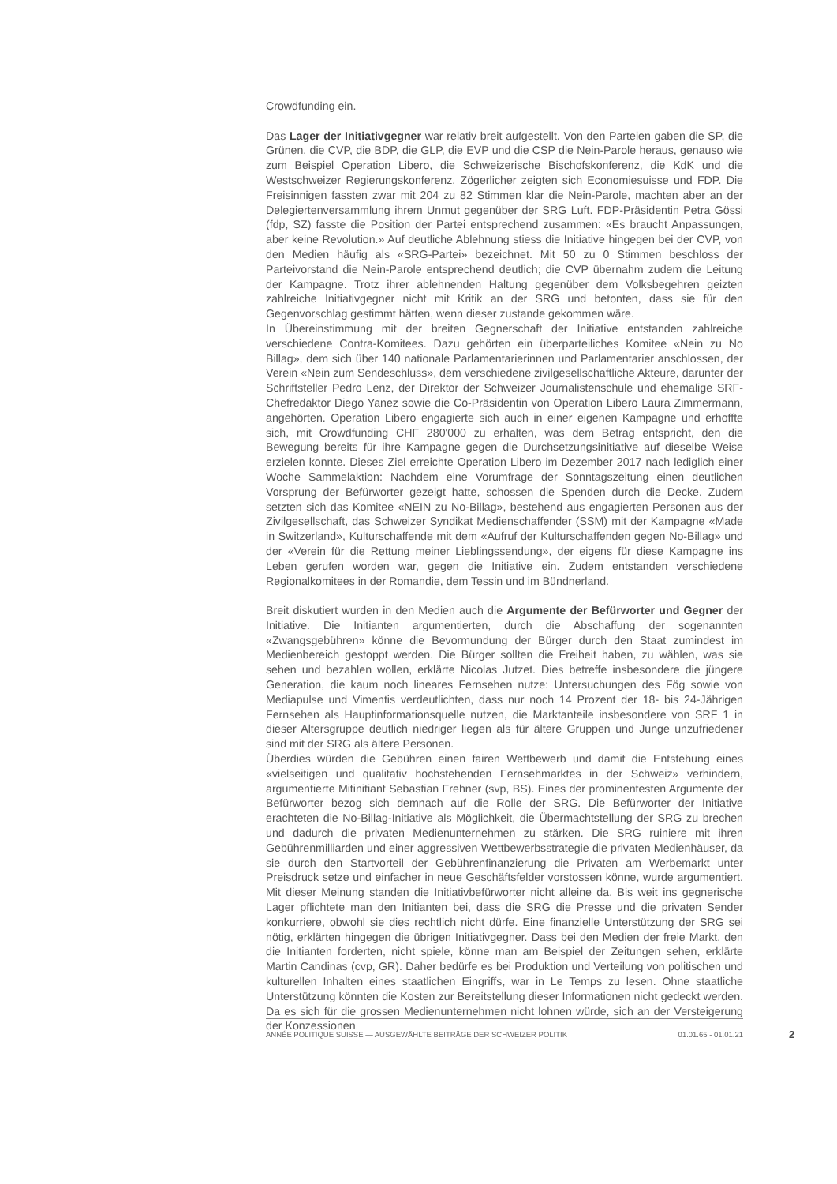Crowdfunding ein.
Das Lager der Initiativgegner war relativ breit aufgestellt. Von den Parteien gaben die SP, die Grünen, die CVP, die BDP, die GLP, die EVP und die CSP die Nein-Parole heraus, genauso wie zum Beispiel Operation Libero, die Schweizerische Bischofskonferenz, die KdK und die Westschweizer Regierungskonferenz. Zögerlicher zeigten sich Economiesuisse und FDP. Die Freisinnigen fassten zwar mit 204 zu 82 Stimmen klar die Nein-Parole, machten aber an der Delegiertenversammlung ihrem Unmut gegenüber der SRG Luft. FDP-Präsidentin Petra Gössi (fdp, SZ) fasste die Position der Partei entsprechend zusammen: «Es braucht Anpassungen, aber keine Revolution.» Auf deutliche Ablehnung stiess die Initiative hingegen bei der CVP, von den Medien häufig als «SRG-Partei» bezeichnet. Mit 50 zu 0 Stimmen beschloss der Parteivorstand die Nein-Parole entsprechend deutlich; die CVP übernahm zudem die Leitung der Kampagne. Trotz ihrer ablehnenden Haltung gegenüber dem Volksbegehren geizten zahlreiche Initiativgegner nicht mit Kritik an der SRG und betonten, dass sie für den Gegenvorschlag gestimmt hätten, wenn dieser zustande gekommen wäre.
In Übereinstimmung mit der breiten Gegnerschaft der Initiative entstanden zahlreiche verschiedene Contra-Komitees. Dazu gehörten ein überparteiliches Komitee «Nein zu No Billag», dem sich über 140 nationale Parlamentarierinnen und Parlamentarier anschlossen, der Verein «Nein zum Sendeschluss», dem verschiedene zivilgesellschaftliche Akteure, darunter der Schriftsteller Pedro Lenz, der Direktor der Schweizer Journalistenschule und ehemalige SRF-Chefredaktor Diego Yanez sowie die Co-Präsidentin von Operation Libero Laura Zimmermann, angehörten. Operation Libero engagierte sich auch in einer eigenen Kampagne und erhoffte sich, mit Crowdfunding CHF 280'000 zu erhalten, was dem Betrag entspricht, den die Bewegung bereits für ihre Kampagne gegen die Durchsetzungsinitiative auf dieselbe Weise erzielen konnte. Dieses Ziel erreichte Operation Libero im Dezember 2017 nach lediglich einer Woche Sammelaktion: Nachdem eine Vorumfrage der Sonntagszeitung einen deutlichen Vorsprung der Befürworter gezeigt hatte, schossen die Spenden durch die Decke. Zudem setzten sich das Komitee «NEIN zu No-Billag», bestehend aus engagierten Personen aus der Zivilgesellschaft, das Schweizer Syndikat Medienschaffender (SSM) mit der Kampagne «Made in Switzerland», Kulturschaffende mit dem «Aufruf der Kulturschaffenden gegen No-Billag» und der «Verein für die Rettung meiner Lieblingssendung», der eigens für diese Kampagne ins Leben gerufen worden war, gegen die Initiative ein. Zudem entstanden verschiedene Regionalkomitees in der Romandie, dem Tessin und im Bündnerland.
Breit diskutiert wurden in den Medien auch die Argumente der Befürworter und Gegner der Initiative. Die Initianten argumentierten, durch die Abschaffung der sogenannten «Zwangsgebühren» könne die Bevormundung der Bürger durch den Staat zumindest im Medienbereich gestoppt werden. Die Bürger sollten die Freiheit haben, zu wählen, was sie sehen und bezahlen wollen, erklärte Nicolas Jutzet. Dies betreffe insbesondere die jüngere Generation, die kaum noch lineares Fernsehen nutze: Untersuchungen des Fög sowie von Mediapulse und Vimentis verdeutlichten, dass nur noch 14 Prozent der 18- bis 24-Jährigen Fernsehen als Hauptinformationsquelle nutzen, die Marktanteile insbesondere von SRF 1 in dieser Altersgruppe deutlich niedriger liegen als für ältere Gruppen und Junge unzufriedener sind mit der SRG als ältere Personen.
Überdies würden die Gebühren einen fairen Wettbewerb und damit die Entstehung eines «vielseitigen und qualitativ hochstehenden Fernsehmarktes in der Schweiz» verhindern, argumentierte Mitinitiant Sebastian Frehner (svp, BS). Eines der prominentesten Argumente der Befürworter bezog sich demnach auf die Rolle der SRG. Die Befürworter der Initiative erachteten die No-Billag-Initiative als Möglichkeit, die Übermachtstellung der SRG zu brechen und dadurch die privaten Medienunternehmen zu stärken. Die SRG ruiniere mit ihren Gebührenmilliarden und einer aggressiven Wettbewerbsstrategie die privaten Medienhäuser, da sie durch den Startvorteil der Gebührenfinanzierung die Privaten am Werbemarkt unter Preisdruck setze und einfacher in neue Geschäftsfelder vorstossen könne, wurde argumentiert. Mit dieser Meinung standen die Initiativbefürworter nicht alleine da. Bis weit ins gegnerische Lager pflichtete man den Initianten bei, dass die SRG die Presse und die privaten Sender konkurriere, obwohl sie dies rechtlich nicht dürfe. Eine finanzielle Unterstützung der SRG sei nötig, erklärten hingegen die übrigen Initiativgegner. Dass bei den Medien der freie Markt, den die Initianten forderten, nicht spiele, könne man am Beispiel der Zeitungen sehen, erklärte Martin Candinas (cvp, GR). Daher bedürfe es bei Produktion und Verteilung von politischen und kulturellen Inhalten eines staatlichen Eingriffs, war in Le Temps zu lesen. Ohne staatliche Unterstützung könnten die Kosten zur Bereitstellung dieser Informationen nicht gedeckt werden. Da es sich für die grossen Medienunternehmen nicht lohnen würde, sich an der Versteigerung der Konzessionen
ANNÉE POLITIQUE SUISSE — AUSGEWÄHLTE BEITRÄGE DER SCHWEIZER POLITIK 01.01.65 - 01.01.21
2